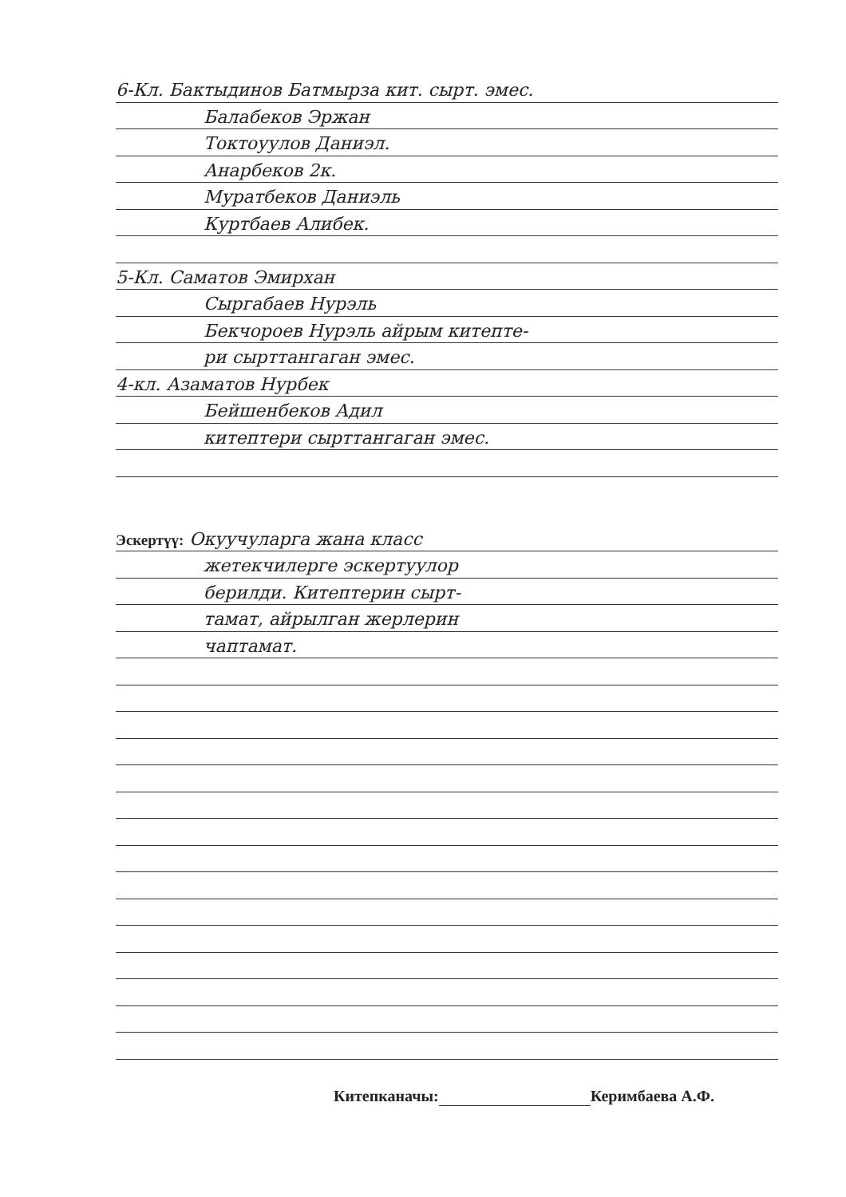6-Кл. Бактыдинов Батмырза кит. сырт. эмес.
Балабеков Эржан
Токтоуулов Даниэл.
Анарбеков 2к.
Муратбеков Даниэль
Куртбаев Алибек.
5-Кл. Саматов Эмирхан
Сыргабаев Нурэль
Бекчороев Нурэль айрым китепте-
ри сырттангаган эмес.
4-кл. Азаматов Нурбек
Бейшенбеков Адил
китептери сырттангаган эмес.
Эскертүү: Окуучуларга жана класс
жетекчилерге эскертуулор
берилди. Китептерин сырт-
тамат, айрылган жерлерин
чаптамат.
Китепканачы: Керимбаева А.Ф.